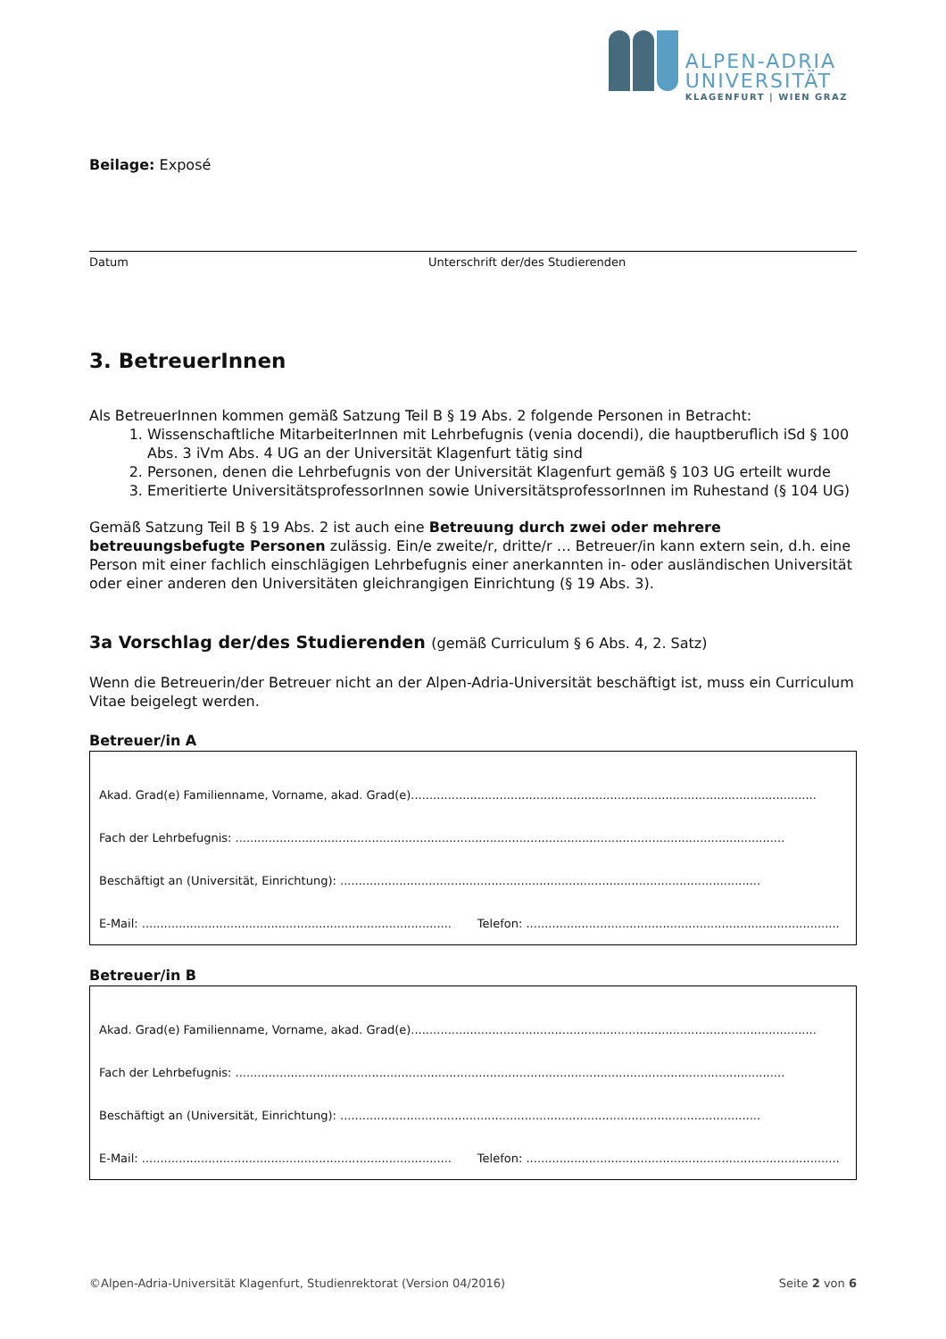ALPEN-ADRIA
UNIVERSITÄT
KLAGENFURT | WIEN GRAZ
Beilage: Exposé
Datum Unterschrift der/des Studierenden
3. BetreuerInnen
Als BetreuerInnen kommen gemäß Satzung Teil B § 19 Abs. 2 folgende Personen in Betracht:
1. Wissenschaftliche MitarbeiterInnen mit Lehrbefugnis (venia docendi), die hauptberuflich iSd § 100 Abs. 3 iVm Abs. 4 UG an der Universität Klagenfurt tätig sind
2. Personen, denen die Lehrbefugnis von der Universität Klagenfurt gemäß § 103 UG erteilt wurde
3. Emeritierte UniversitätsprofessorInnen sowie UniversitätsprofessorInnen im Ruhestand (§ 104 UG)
Gemäß Satzung Teil B § 19 Abs. 2 ist auch eine Betreuung durch zwei oder mehrere betreuungsbefugte Personen zulässig. Ein/e zweite/r, dritte/r … Betreuer/in kann extern sein, d.h. eine Person mit einer fachlich einschlägigen Lehrbefugnis einer anerkannten in- oder ausländischen Universität oder einer anderen den Universitäten gleichrangigen Einrichtung (§ 19 Abs. 3).
3a Vorschlag der/des Studierenden (gemäß Curriculum § 6 Abs. 4, 2. Satz)
Wenn die Betreuerin/der Betreuer nicht an der Alpen-Adria-Universität beschäftigt ist, muss ein Curriculum Vitae beigelegt werden.
Betreuer/in A
Akad. Grad(e) Familienname, Vorname, akad. Grad(e)..............................................................................................................
Fach der Lehrbefugnis: .....................................................................................................................................................
Beschäftigt an (Universität, Einrichtung): ..................................................................................................................
E-Mail: .................................................................................... Telefon: .....................................................................................
Betreuer/in B
Akad. Grad(e) Familienname, Vorname, akad. Grad(e)..............................................................................................................
Fach der Lehrbefugnis: .....................................................................................................................................................
Beschäftigt an (Universität, Einrichtung): ..................................................................................................................
E-Mail: .................................................................................... Telefon: .....................................................................................
©Alpen-Adria-Universität Klagenfurt, Studienrektorat (Version 04/2016) Seite 2 von 6